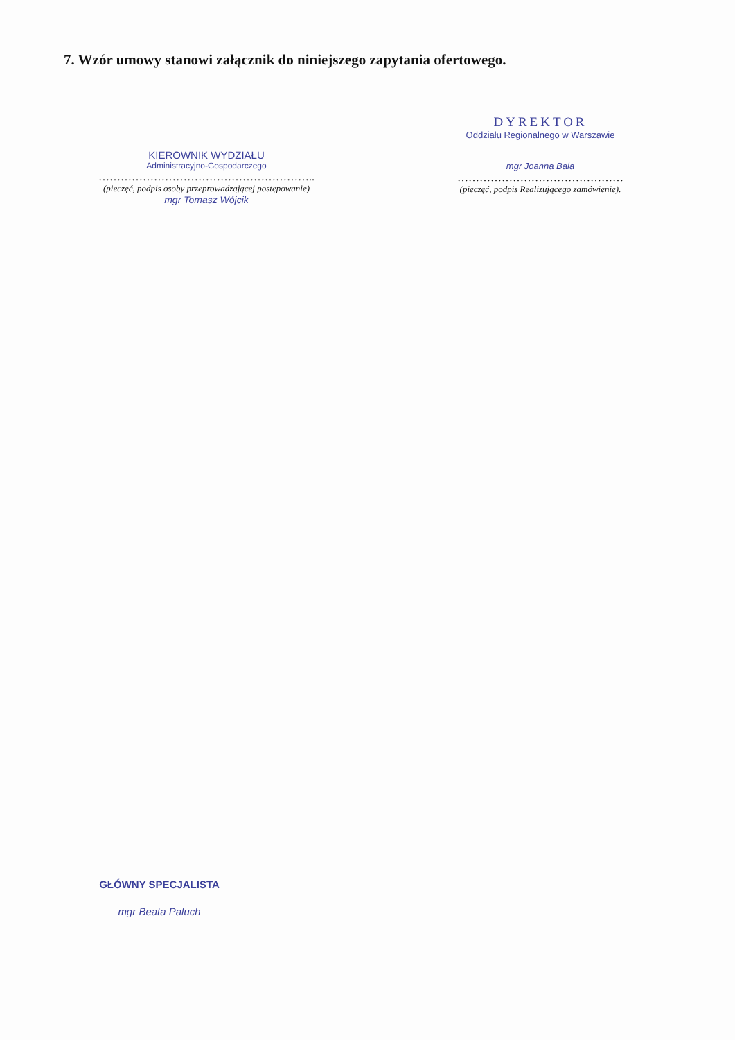7. Wzór umowy stanowi załącznik do niniejszego zapytania ofertowego.
KIEROWNIK WYDZIAŁU
Administracyjno-Gospodarczego
…………………………………………………..
(pieczęć, podpis osoby przeprowadzającej postępowanie)
mgr Tomasz Wójcik
DYREKTOR
Oddziału Regionalnego w Warszawie
mgr Joanna Bala
………………………………………
(pieczęć, podpis Realizującego zamówienie).
GŁÓWNY SPECJALISTA
mgr Beata Paluch